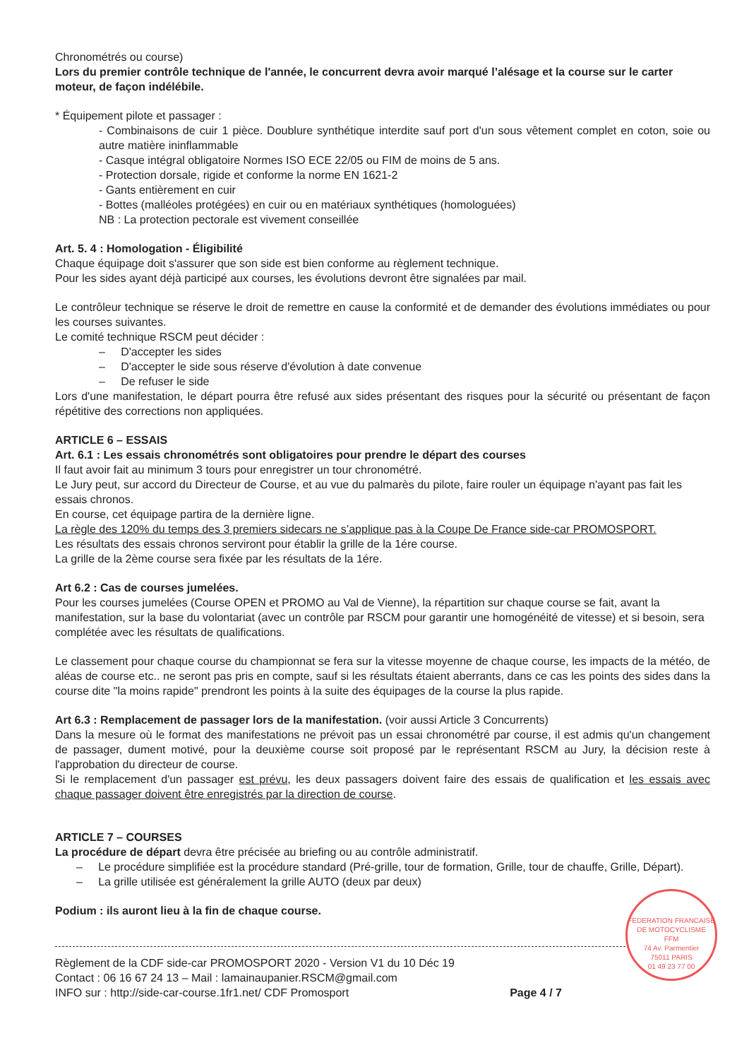Chronométrés ou course)
Lors du premier contrôle technique de l'année, le concurrent devra avoir marqué l’alésage et la course sur le carter moteur, de façon indélébile.
* Équipement pilote et passager :
- Combinaisons de cuir 1 pièce. Doublure synthétique interdite sauf port d'un sous vêtement complet en coton, soie ou autre matière ininflammable
- Casque intégral obligatoire Normes ISO ECE 22/05 ou FIM de moins de 5 ans.
- Protection dorsale, rigide et conforme la norme EN 1621-2
- Gants entièrement en cuir
- Bottes (malléoles protégées) en cuir ou en matériaux synthétiques (homologuées)
NB : La protection pectorale est vivement conseillée
Art. 5. 4 : Homologation - Éligibilité
Chaque équipage doit s'assurer que son side est bien conforme au règlement technique.
Pour les sides ayant déjà participé aux courses, les évolutions devront être signalées par mail.
Le contrôleur technique se réserve le droit de remettre en cause la conformité et de demander des évolutions immédiates ou pour les courses suivantes.
Le comité technique RSCM peut décider :
– D'accepter les sides
– D'accepter le side sous réserve d'évolution à date convenue
– De refuser le side
Lors d'une manifestation, le départ pourra être refusé aux sides présentant des risques pour la sécurité ou présentant de façon répétitive des corrections non appliquées.
ARTICLE 6 – ESSAIS
Art. 6.1 : Les essais chronométrés sont obligatoires pour prendre le départ des courses
Il faut avoir fait au minimum 3 tours pour enregistrer un tour chronométré.
Le Jury peut, sur accord du Directeur de Course, et au vue du palmarès du pilote, faire rouler un équipage n'ayant pas fait les essais chronos.
En course, cet équipage partira de la dernière ligne.
La règle des 120% du temps des 3 premiers sidecars ne s’applique pas à la Coupe De France side-car PROMOSPORT.
Les résultats des essais chronos serviront pour établir la grille de la 1ére course.
La grille de la 2ème course sera fixée par les résultats de la 1ére.
Art 6.2 : Cas de courses jumelées.
Pour les courses jumelées (Course OPEN et PROMO au Val de Vienne), la répartition sur chaque course se fait, avant la manifestation, sur la base du volontariat (avec un contrôle par RSCM pour garantir une homogénéité de vitesse) et si besoin, sera complétée avec les résultats de qualifications.
Le classement pour chaque course du championnat se fera sur la vitesse moyenne de chaque course, les impacts de la météo, de aléas de course etc.. ne seront pas pris en compte, sauf si les résultats étaient aberrants, dans ce cas les points des sides dans la course dite "la moins rapide" prendront les points à la suite des équipages de la course la plus rapide.
Art 6.3 : Remplacement de passager lors de la manifestation. (voir aussi Article 3 Concurrents)
Dans la mesure où le format des manifestations ne prévoit pas un essai chronométré par course, il est admis qu'un changement de passager, dument motivé, pour la deuxième course soit proposé par le représentant RSCM au Jury, la décision reste à l'approbation du directeur de course.
Si le remplacement d'un passager est prévu, les deux passagers doivent faire des essais de qualification et les essais avec chaque passager doivent être enregistrés par la direction de course.
ARTICLE 7 – COURSES
La procédure de départ devra être précisée au briefing ou au contrôle administratif.
– Le procédure simplifiée est la procédure standard (Pré-grille, tour de formation, Grille, tour de chauffe, Grille, Départ).
– La grille utilisée est généralement la grille AUTO (deux par deux)
FEDERATION FRANCAISE DE MOTOCYCLISME
FFM
74 Av. Parmentier
75011 PARIS
01 49 23 77 00
Podium : ils auront lieu à la fin de chaque course.
Règlement de la CDF side-car PROMOSPORT 2020 - Version V1 du 10 Déc 19
Contact : 06 16 67 24 13 – Mail : lamainaupanier.RSCM@gmail.com
INFO sur : http://side-car-course.1fr1.net/ CDF Promosport
Page 4 / 7